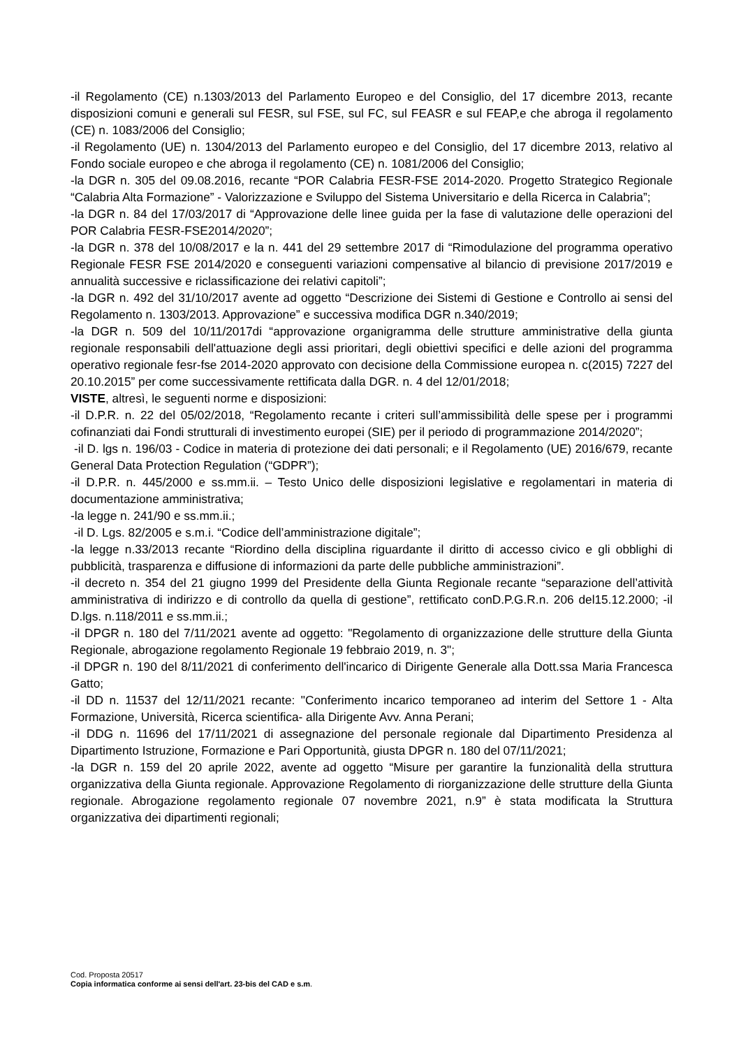-il Regolamento (CE) n.1303/2013 del Parlamento Europeo e del Consiglio, del 17 dicembre 2013, recante disposizioni comuni e generali sul FESR, sul FSE, sul FC, sul FEASR e sul FEAP,e che abroga il regolamento (CE) n. 1083/2006 del Consiglio;
-il Regolamento (UE) n. 1304/2013 del Parlamento europeo e del Consiglio, del 17 dicembre 2013, relativo al Fondo sociale europeo e che abroga il regolamento (CE) n. 1081/2006 del Consiglio;
-la DGR n. 305 del 09.08.2016, recante “POR Calabria FESR-FSE 2014-2020. Progetto Strategico Regionale “Calabria Alta Formazione” - Valorizzazione e Sviluppo del Sistema Universitario e della Ricerca in Calabria”;
-la DGR n. 84 del 17/03/2017 di “Approvazione delle linee guida per la fase di valutazione delle operazioni del POR Calabria FESR-FSE2014/2020”;
-la DGR n. 378 del 10/08/2017 e la n. 441 del 29 settembre 2017 di “Rimodulazione del programma operativo Regionale FESR FSE 2014/2020 e conseguenti variazioni compensative al bilancio di previsione 2017/2019 e annualità successive e riclassificazione dei relativi capitoli”;
-la DGR n. 492 del 31/10/2017 avente ad oggetto “Descrizione dei Sistemi di Gestione e Controllo ai sensi del Regolamento n. 1303/2013. Approvazione” e successiva modifica DGR n.340/2019;
-la DGR n. 509 del 10/11/2017di “approvazione organigramma delle strutture amministrative della giunta regionale responsabili dell'attuazione degli assi prioritari, degli obiettivi specifici e delle azioni del programma operativo regionale fesr-fse 2014-2020 approvato con decisione della Commissione europea n. c(2015) 7227 del 20.10.2015” per come successivamente rettificata dalla DGR. n. 4 del 12/01/2018;
VISTE, altresì, le seguenti norme e disposizioni:
-il D.P.R. n. 22 del 05/02/2018, “Regolamento recante i criteri sull’ammissibilità delle spese per i programmi cofinanziati dai Fondi strutturali di investimento europei (SIE) per il periodo di programmazione 2014/2020”;
-il D. lgs n. 196/03 - Codice in materia di protezione dei dati personali; e il Regolamento (UE) 2016/679, recante General Data Protection Regulation (“GDPR”);
-il D.P.R. n. 445/2000 e ss.mm.ii. – Testo Unico delle disposizioni legislative e regolamentari in materia di documentazione amministrativa;
-la legge n. 241/90 e ss.mm.ii.;
-il D. Lgs. 82/2005 e s.m.i. “Codice dell’amministrazione digitale”;
-la legge n.33/2013 recante “Riordino della disciplina riguardante il diritto di accesso civico e gli obblighi di pubblicità, trasparenza e diffusione di informazioni da parte delle pubbliche amministrazioni”.
-il decreto n. 354 del 21 giugno 1999 del Presidente della Giunta Regionale recante “separazione dell’attività amministrativa di indirizzo e di controllo da quella di gestione”, rettificato conD.P.G.R.n. 206 del15.12.2000; -il D.lgs. n.118/2011 e ss.mm.ii.;
-il DPGR n. 180 del 7/11/2021 avente ad oggetto: "Regolamento di organizzazione delle strutture della Giunta Regionale, abrogazione regolamento Regionale 19 febbraio 2019, n. 3";
-il DPGR n. 190 del 8/11/2021 di conferimento dell'incarico di Dirigente Generale alla Dott.ssa Maria Francesca Gatto;
-il DD n. 11537 del 12/11/2021 recante: "Conferimento incarico temporaneo ad interim del Settore 1 - Alta Formazione, Università, Ricerca scientifica- alla Dirigente Avv. Anna Perani;
-il DDG n. 11696 del 17/11/2021 di assegnazione del personale regionale dal Dipartimento Presidenza al Dipartimento Istruzione, Formazione e Pari Opportunità, giusta DPGR n. 180 del 07/11/2021;
-la DGR n. 159 del 20 aprile 2022, avente ad oggetto “Misure per garantire la funzionalità della struttura organizzativa della Giunta regionale. Approvazione Regolamento di riorganizzazione delle strutture della Giunta regionale. Abrogazione regolamento regionale 07 novembre 2021, n.9” è stata modificata la Struttura organizzativa dei dipartimenti regionali;
Cod. Proposta 20517
Copia informatica conforme ai sensi dell'art. 23-bis del CAD e s.m.